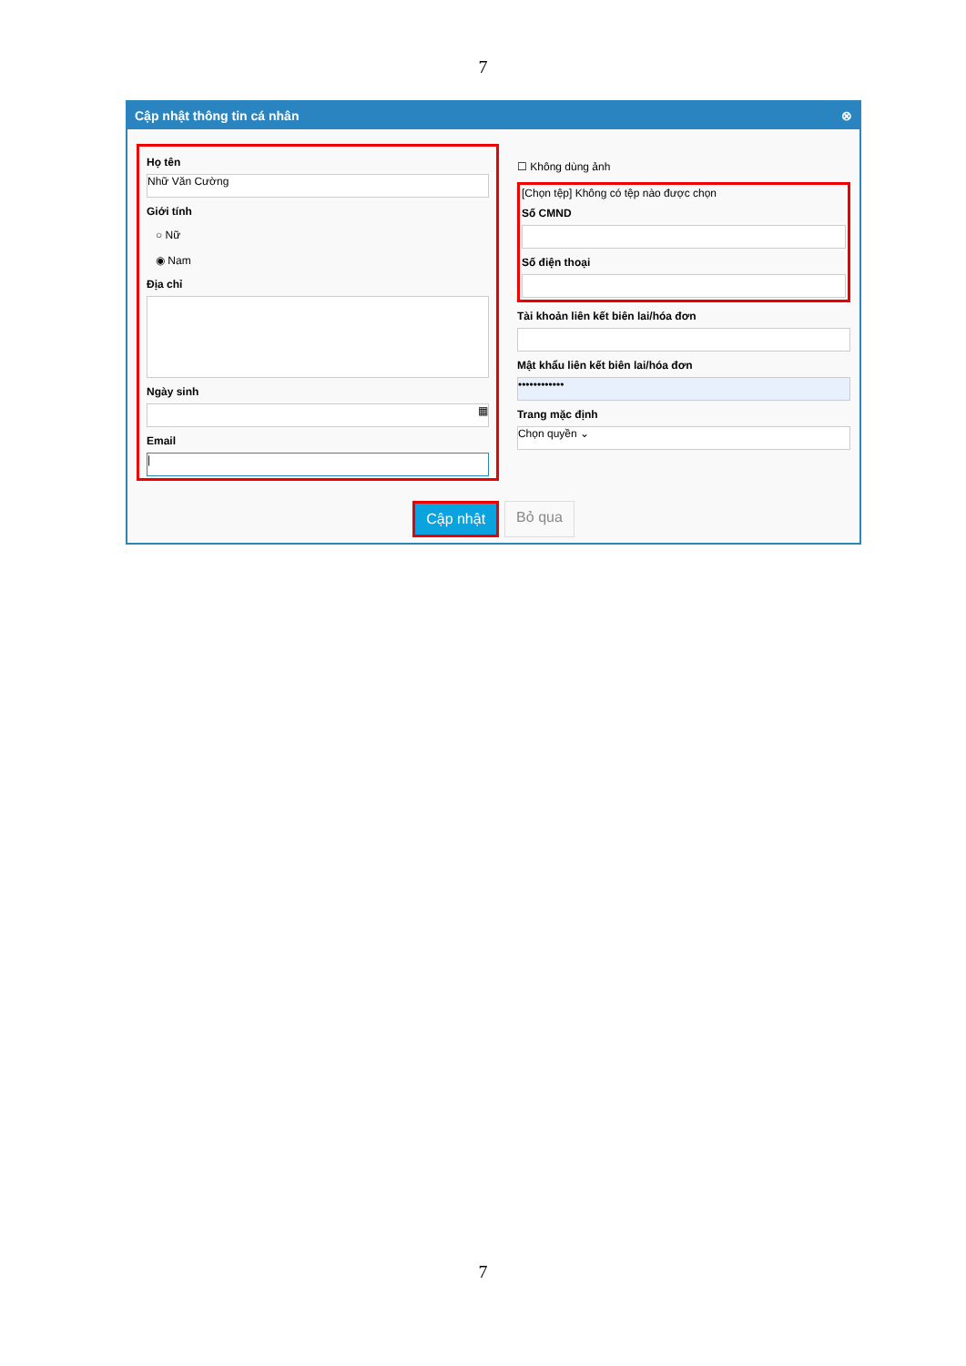7
Cập nhật thông tin cá nhân ⊗
Họ tên
Nhữ Văn Cường
Giới tính
○ Nữ
◉ Nam
Địa chỉ
Ngày sinh
▦
Email
|
☐ Không dùng ảnh
[Chọn tệp] Không có tệp nào được chọn
Số CMND
Số điện thoại
Tài khoản liên kết biên lai/hóa đơn
Mật khẩu liên kết biên lai/hóa đơn
••••••••••••
Trang mặc định
Chọn quyền ⌄
Cập nhật Bỏ qua
7